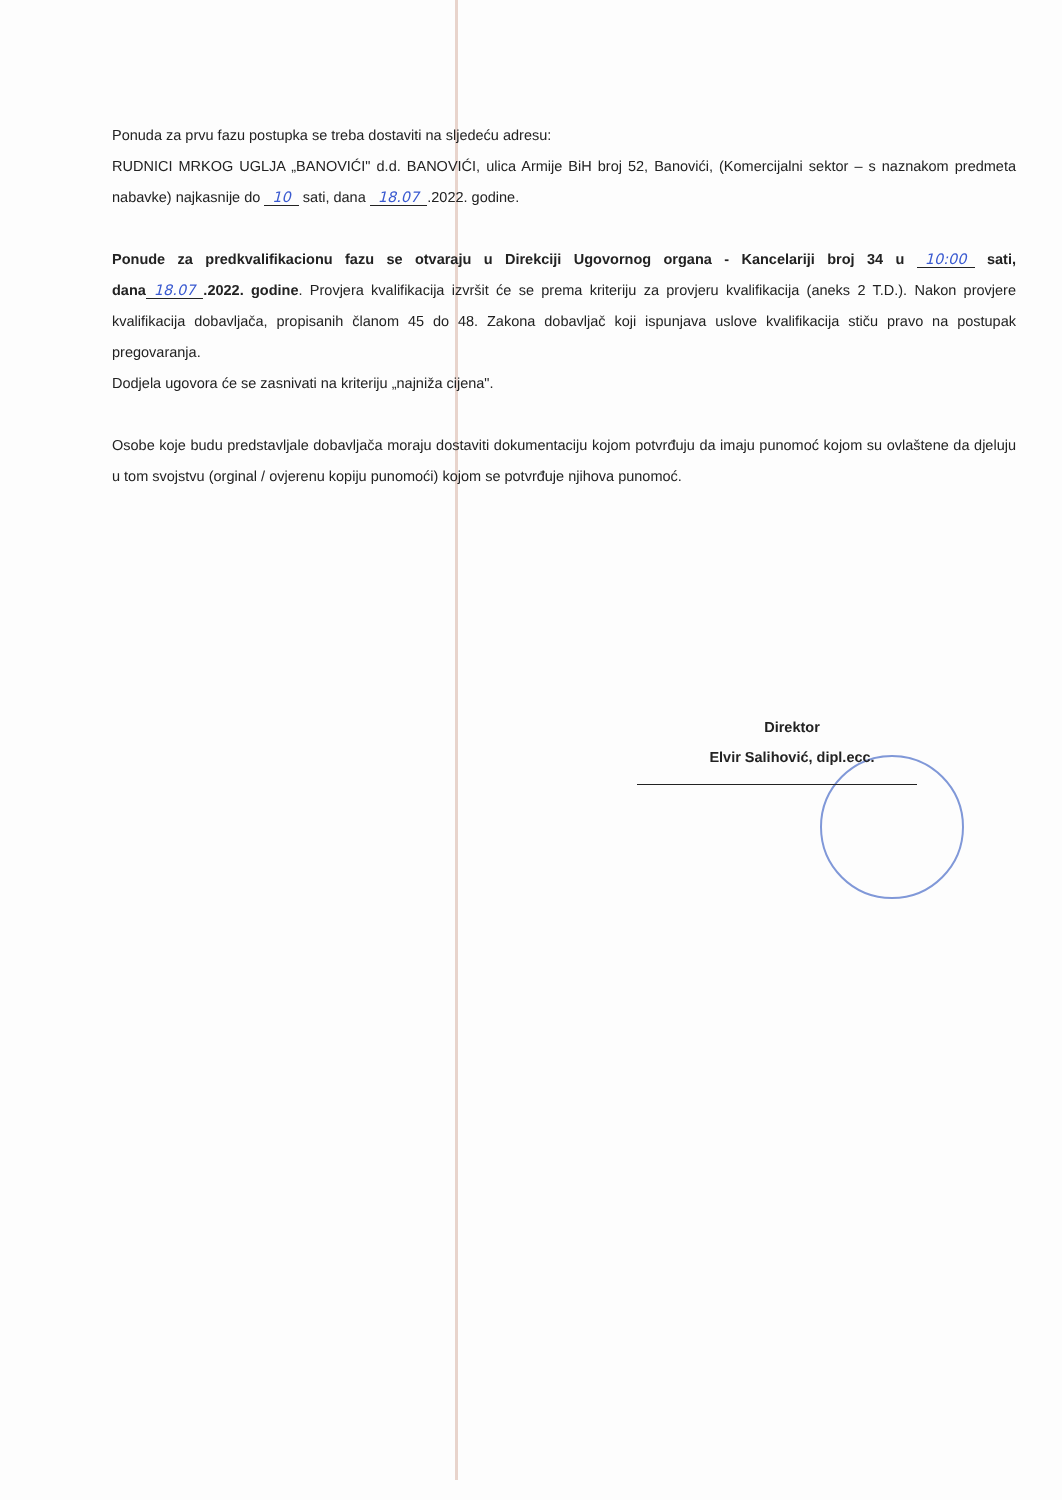Ponuda za prvu fazu postupka se treba dostaviti na sljedeću adresu:
RUDNICI MRKOG UGLJA „BANOVIĆI" d.d. BANOVIĆI, ulica Armije BiH broj 52, Banovići, (Komercijalni sektor – s naznakom predmeta nabavke) najkasnije do 10 sati, dana 18.07.2022. godine.
Ponude za predkvalifikacionu fazu se otvaraju u Direkciji Ugovornog organa - Kancelariji broj 34 u 10:00 sati, dana 18.07.2022. godine. Provjera kvalifikacija izvršit će se prema kriteriju za provjeru kvalifikacija (aneks 2 T.D.). Nakon provjere kvalifikacija dobavljača, propisanih članom 45 do 48. Zakona dobavljač koji ispunjava uslove kvalifikacija stiču pravo na postupak pregovaranja.
Dodjela ugovora će se zasnivati na kriteriju „najniža cijena".
Osobe koje budu predstavljale dobavljača moraju dostaviti dokumentaciju kojom potvrđuju da imaju punomoć kojom su ovlaštene da djeluju u tom svojstvu (orginal / ovjerenu kopiju punomoći) kojom se potvrđuje njihova punomoć.
Direktor
Elvir Salihović, dipl.ecc.